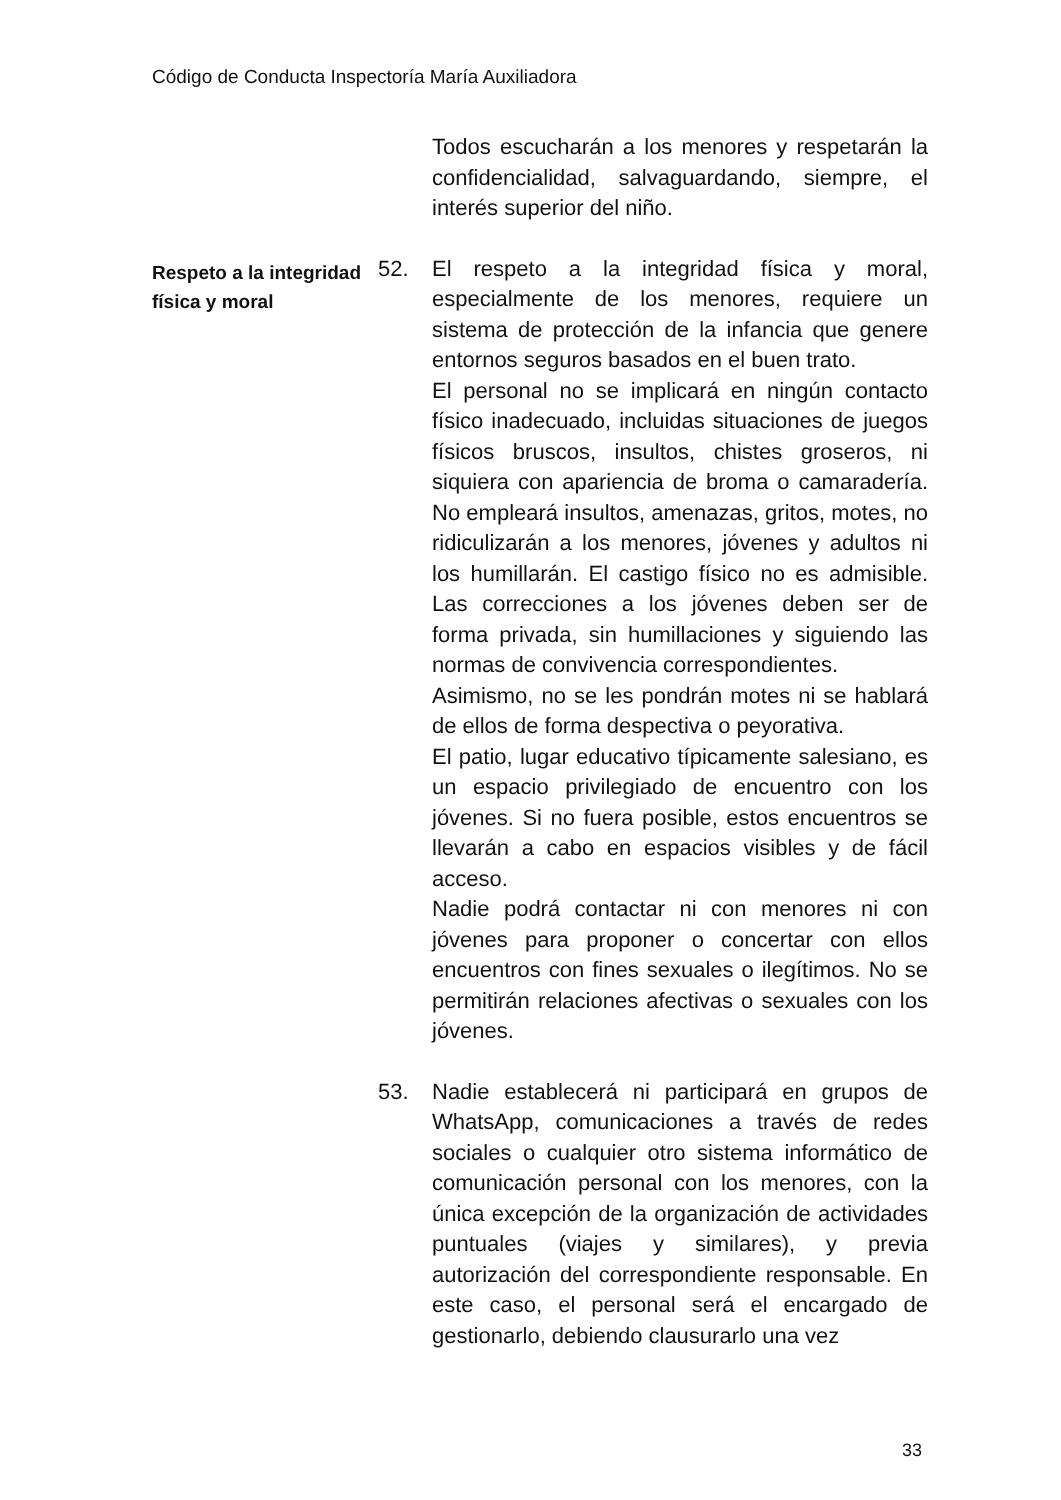Código de Conducta Inspectoría María Auxiliadora
Todos escucharán a los menores y respetarán la confidencialidad, salvaguardando, siempre, el interés superior del niño.
Respeto a la integridad física y moral
52. El respeto a la integridad física y moral, especialmente de los menores, requiere un sistema de protección de la infancia que genere entornos seguros basados en el buen trato.
El personal no se implicará en ningún contacto físico inadecuado, incluidas situaciones de juegos físicos bruscos, insultos, chistes groseros, ni siquiera con apariencia de broma o camaradería. No empleará insultos, amenazas, gritos, motes, no ridiculizarán a los menores, jóvenes y adultos ni los humillarán. El castigo físico no es admisible. Las correcciones a los jóvenes deben ser de forma privada, sin humillaciones y siguiendo las normas de convivencia correspondientes.
Asimismo, no se les pondrán motes ni se hablará de ellos de forma despectiva o peyorativa.
El patio, lugar educativo típicamente salesiano, es un espacio privilegiado de encuentro con los jóvenes. Si no fuera posible, estos encuentros se llevarán a cabo en espacios visibles y de fácil acceso.
Nadie podrá contactar ni con menores ni con jóvenes para proponer o concertar con ellos encuentros con fines sexuales o ilegítimos. No se permitirán relaciones afectivas o sexuales con los jóvenes.
53. Nadie establecerá ni participará en grupos de WhatsApp, comunicaciones a través de redes sociales o cualquier otro sistema informático de comunicación personal con los menores, con la única excepción de la organización de actividades puntuales (viajes y similares), y previa autorización del correspondiente responsable. En este caso, el personal será el encargado de gestionarlo, debiendo clausurarlo una vez
33